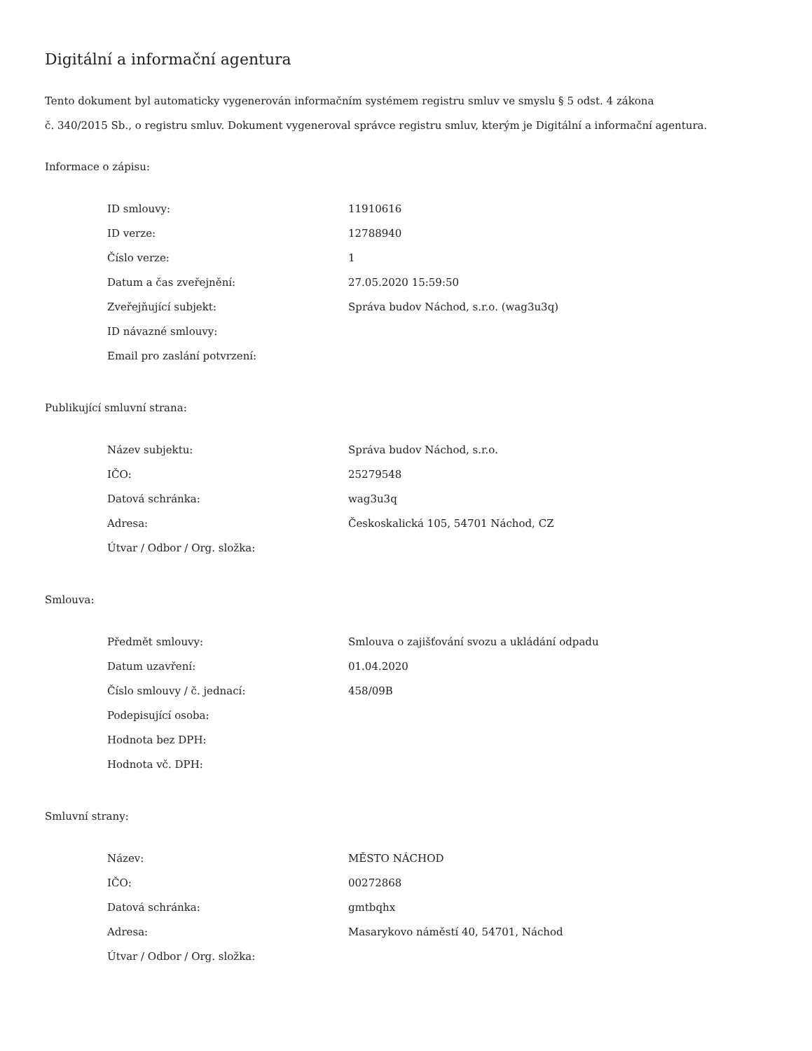Digitální a informační agentura
Tento dokument byl automaticky vygenerován informačním systémem registru smluv ve smyslu § 5 odst. 4 zákona
č. 340/2015 Sb., o registru smluv. Dokument vygeneroval správce registru smluv, kterým je Digitální a informační agentura.
Informace o zápisu:
| ID smlouvy: | 11910616 |
| ID verze: | 12788940 |
| Číslo verze: | 1 |
| Datum a čas zveřejnění: | 27.05.2020 15:59:50 |
| Zveřejňující subjekt: | Správa budov Náchod, s.r.o. (wag3u3q) |
| ID návazné smlouvy: | |
| Email pro zaslání potvrzení: | |
Publikující smluvní strana:
| Název subjektu: | Správa budov Náchod, s.r.o. |
| IČO: | 25279548 |
| Datová schránka: | wag3u3q |
| Adresa: | Českoskalická 105, 54701 Náchod, CZ |
| Útvar / Odbor / Org. složka: | |
Smlouva:
| Předmět smlouvy: | Smlouva o zajišťování svozu a ukládání odpadu |
| Datum uzavření: | 01.04.2020 |
| Číslo smlouvy / č. jednací: | 458/09B |
| Podepisující osoba: | |
| Hodnota bez DPH: | |
| Hodnota vč. DPH: | |
Smluvní strany:
| Název: | MĚSTO NÁCHOD |
| IČO: | 00272868 |
| Datová schránka: | gmtbqhx |
| Adresa: | Masarykovo náměstí 40, 54701, Náchod |
| Útvar / Odbor / Org. složka: | |